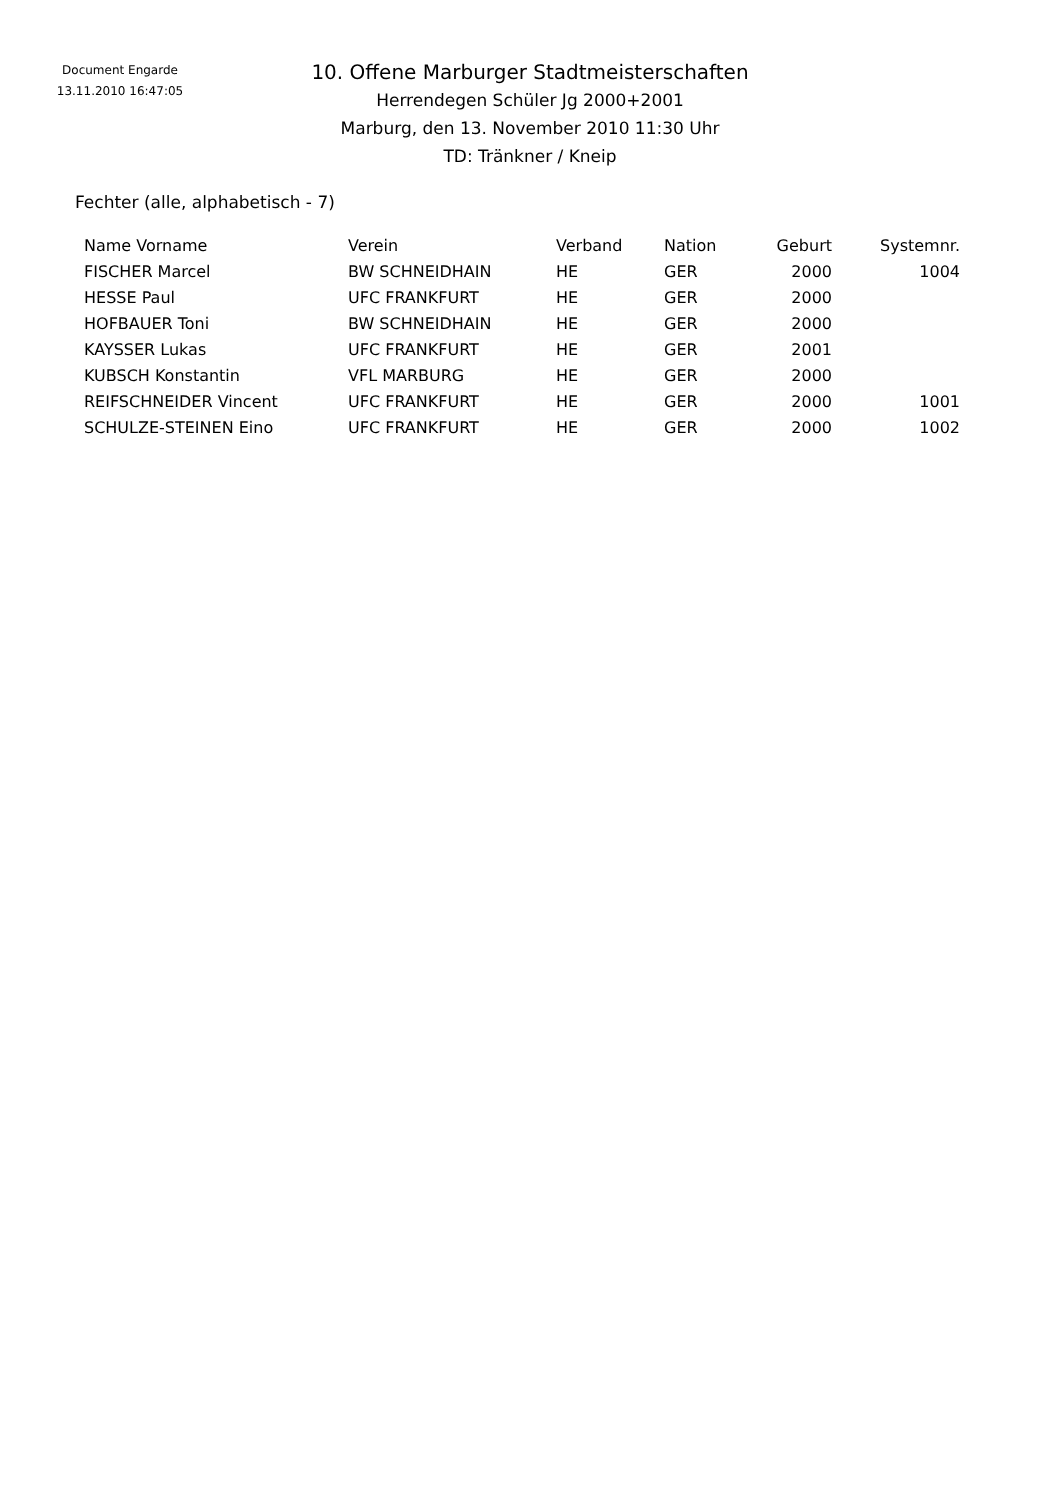Document Engarde
13.11.2010 16:47:05
10. Offene Marburger Stadtmeisterschaften
Herrendegen Schüler Jg 2000+2001
Marburg, den 13. November 2010 11:30 Uhr
TD: Tränkner / Kneip
Fechter (alle, alphabetisch - 7)
| Name Vorname | Verein | Verband | Nation | Geburt | Systemnr. |
| --- | --- | --- | --- | --- | --- |
| FISCHER Marcel | BW SCHNEIDHAIN | HE | GER | 2000 | 1004 |
| HESSE Paul | UFC FRANKFURT | HE | GER | 2000 | |
| HOFBAUER Toni | BW SCHNEIDHAIN | HE | GER | 2000 | |
| KAYSSER Lukas | UFC FRANKFURT | HE | GER | 2001 | |
| KUBSCH Konstantin | VFL MARBURG | HE | GER | 2000 | |
| REIFSCHNEIDER Vincent | UFC FRANKFURT | HE | GER | 2000 | 1001 |
| SCHULZE-STEINEN Eino | UFC FRANKFURT | HE | GER | 2000 | 1002 |